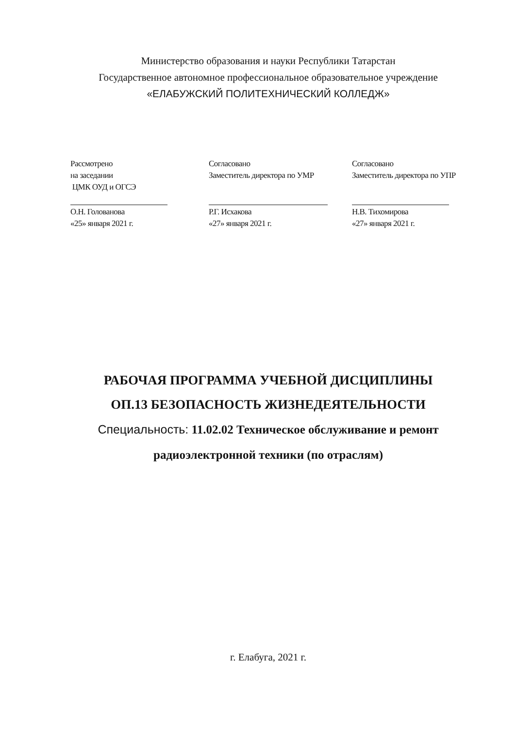Министерство образования и науки Республики Татарстан
Государственное автономное профессиональное образовательное учреждение
«ЕЛАБУЖСКИЙ ПОЛИТЕХНИЧЕСКИЙ КОЛЛЕДЖ»
Рассмотрено
на заседании
ЦМК ОУД и ОГСЭ
О.Н. Голованова
«25» января 2021 г.
Согласовано
Заместитель директора по УМР
Р.Г. Исхакова
«27» января 2021 г.
Согласовано
Заместитель директора по УПР
Н.В. Тихомирова
«27» января 2021 г.
РАБОЧАЯ ПРОГРАММА УЧЕБНОЙ ДИСЦИПЛИНЫ
ОП.13 БЕЗОПАСНОСТЬ ЖИЗНЕДЕЯТЕЛЬНОСТИ
Специальность: 11.02.02 Техническое обслуживание и ремонт радиоэлектронной техники (по отраслям)
г. Елабуга, 2021 г.